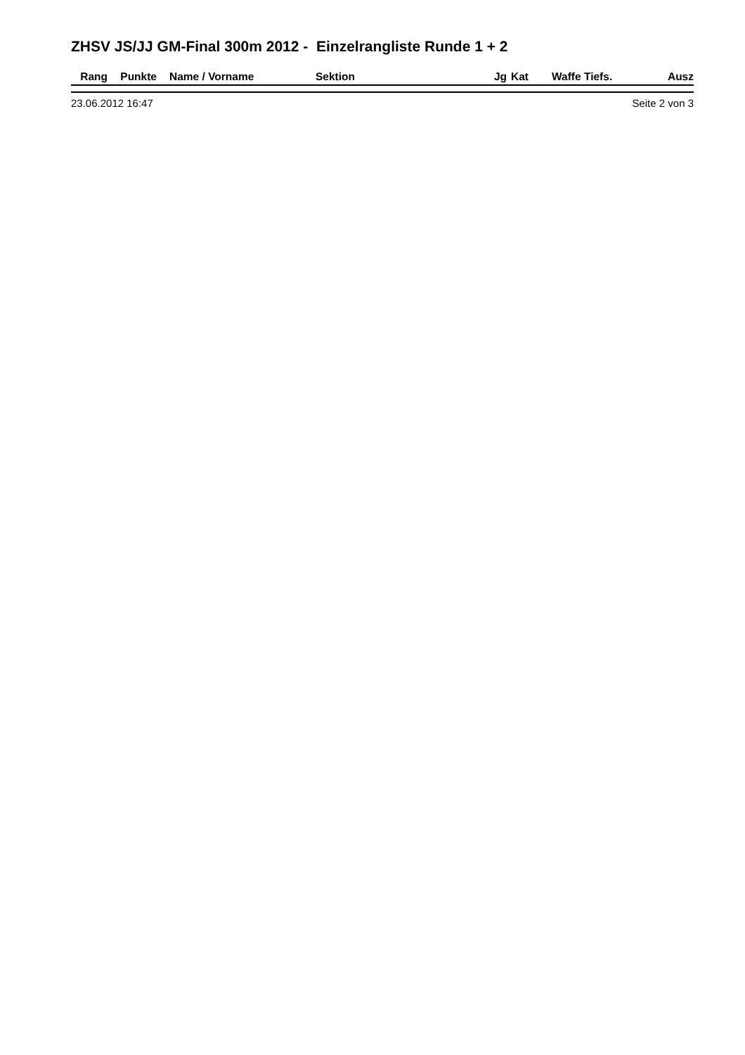ZHSV JS/JJ GM-Final 300m 2012 - Einzelrangliste Runde 1 + 2
| Rang | Punkte | Name / Vorname | Sektion | Jg | Kat | Waffe | Tiefs. | Ausz |
| --- | --- | --- | --- | --- | --- | --- | --- | --- |
23.06.2012 16:47 Seite 2 von 3